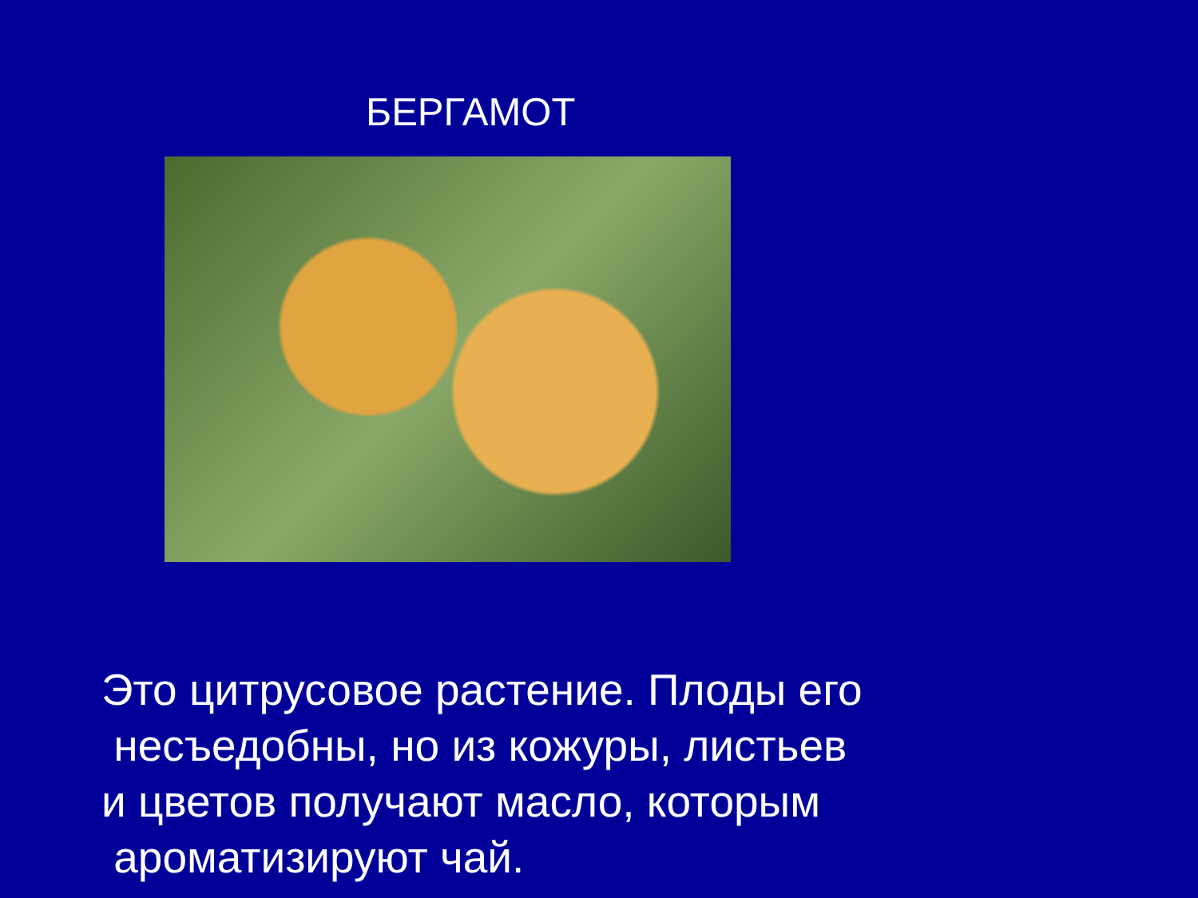БЕРГАМОТ
Это цитрусовое растение. Плоды его
несъедобны, но из кожуры, листьев
и цветов получают масло, которым
ароматизируют чай.